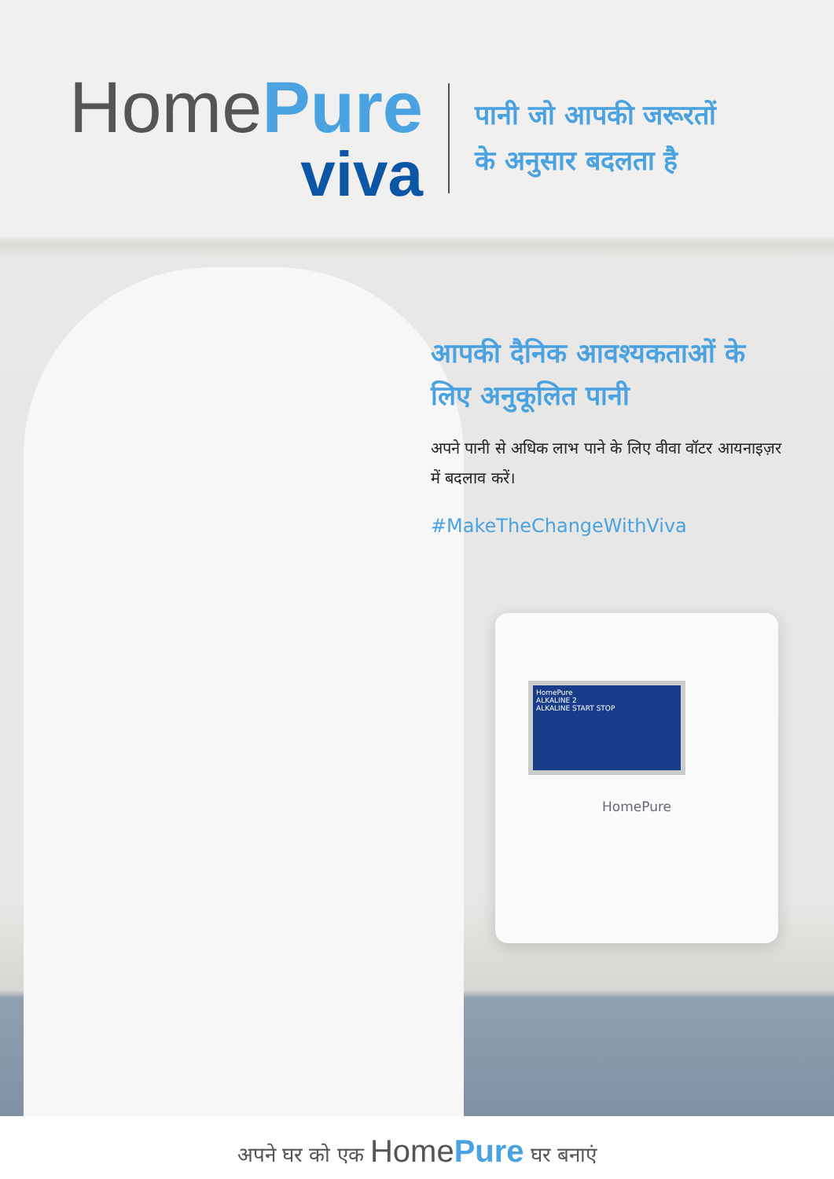HomePure
ALKALINE 2
ALKALINE START STOP
HomePure
HomePure
viva
पानी जो आपकी जरूरतों
के अनुसार बदलता है
आपकी दैनिक आवश्यकताओं के लिए अनुकूलित पानी
अपने पानी से अधिक लाभ पाने के लिए वीवा वॉटर आयनाइज़र में बदलाव करें।
#MakeTheChangeWithViva
अपने घर को एक HomePure घर बनाएं